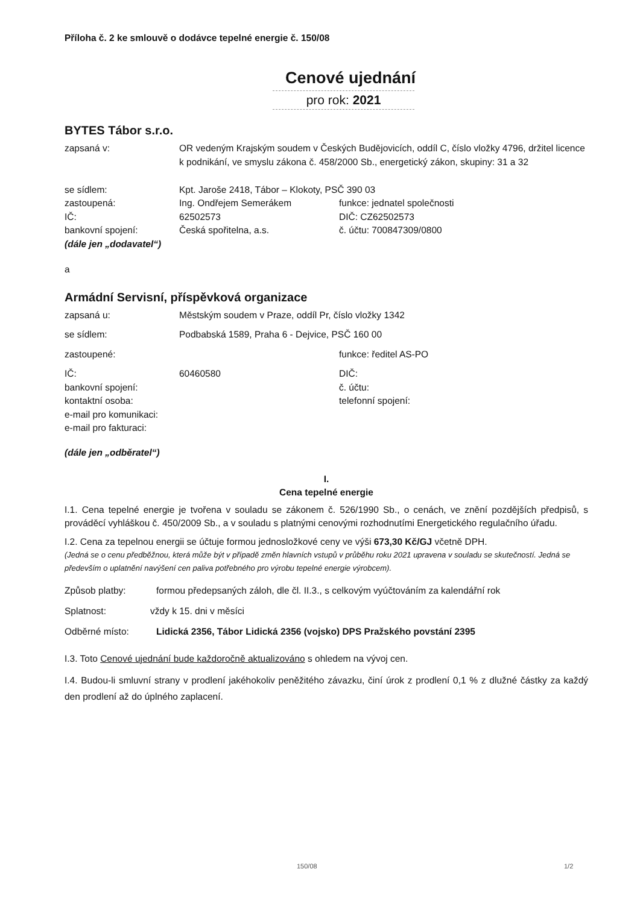Příloha č. 2 ke smlouvě o dodávce tepelné energie č. 150/08
Cenové ujednání
pro rok: 2021
BYTES Tábor s.r.o.
zapsaná v: OR vedeným Krajským soudem v Českých Budějovicích, oddíl C, číslo vložky 4796, držitel licence k podnikání, ve smyslu zákona č. 458/2000 Sb., energetický zákon, skupiny: 31 a 32
se sídlem: Kpt. Jaroše 2418, Tábor – Klokoty, PSČ 390 03
zastoupená: Ing. Ondřejem Semerákem funkce: jednatel společnosti
IČ: 62502573 DIČ: CZ62502573
bankovní spojení: Česká spořitelna, a.s. č. účtu: 700847309/0800
(dále jen „dodavatel“)
a
Armádní Servisní, příspěvková organizace
zapsaná u: Městským soudem v Praze, oddíl Pr, číslo vložky 1342
se sídlem: Podbabská 1589, Praha 6 - Dejvice, PSČ 160 00
zastoupené: funkce: ředitel AS-PO
IČ: 60460580 DIČ:
bankovní spojení: č. účtu:
kontaktní osoba: telefonní spojení:
e-mail pro komunikaci:
e-mail pro fakturaci:
(dále jen „odběratel“)
I.
Cena tepelné energie
I.1. Cena tepelné energie je tvořena v souladu se zákonem č. 526/1990 Sb., o cenách, ve znění pozdějších předpisů, s prováděcí vyhláškou č. 450/2009 Sb., a v souladu s platnými cenovými rozhodnutími Energetického regulačního úřadu.
I.2. Cena za tepelnou energii se účtuje formou jednosložkové ceny ve výši 673,30 Kč/GJ včetně DPH.
(Jedná se o cenu předběžnou, která může být v případě změn hlavních vstupů v průběhu roku 2021 upravena v souladu se skutečností. Jedná se především o uplatnění navýšení cen paliva potřebného pro výrobu tepelné energie výrobcem).
Způsob platby: formou předepsaných záloh, dle čl. II.3., s celkovým vyúčtováním za kalendářní rok
Splatnost: vždy k 15. dni v měsíci
Odběrné místo: Lidická 2356, Tábor Lidická 2356 (vojsko) DPS Pražského povstání 2395
I.3. Toto Cenové ujednání bude každoročně aktualizováno s ohledem na vývoj cen.
I.4. Budou-li smluvní strany v prodlení jakéhokoliv peněžitého závazku, činí úrok z prodlení 0,1 % z dlužné částky za každý den prodlení až do úplného zaplacení.
150/08 1/2